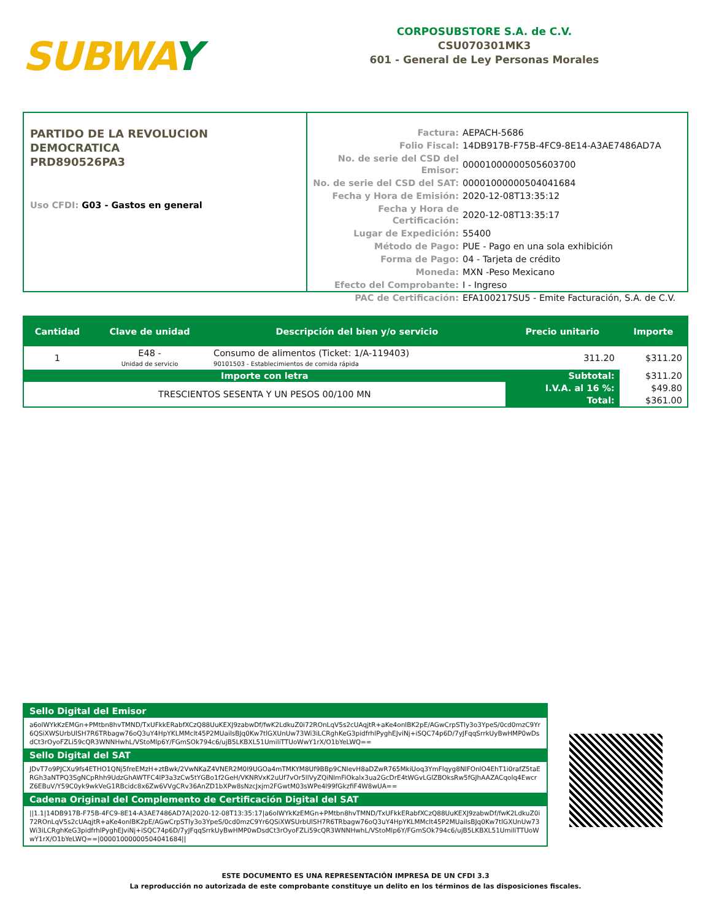SUBWAY
CORPOSUBSTORE S.A. de C.V.
CSU070301MK3
601 - General de Ley Personas Morales
PARTIDO DE LA REVOLUCION
DEMOCRATICA
PRD890526PA3
Uso CFDI: G03 - Gastos en general
| Factura: | AEPACH-5686 |
| Folio Fiscal: | 14DB917B-F75B-4FC9-8E14-A3AE7486AD7A |
| No. de serie del CSD del Emisor: | 00001000000505603700 |
| No. de serie del CSD del SAT: | 00001000000504041684 |
| Fecha y Hora de Emisión: | 2020-12-08T13:35:12 |
| Fecha y Hora de Certificación: | 2020-12-08T13:35:17 |
| Lugar de Expedición: | 55400 |
| Método de Pago: | PUE - Pago en una sola exhibición |
| Forma de Pago: | 04 - Tarjeta de crédito |
| Moneda: | MXN -Peso Mexicano |
| Efecto del Comprobante: | I - Ingreso |
| PAC de Certificación: | EFA100217SU5 - Emite Facturación, S.A. de C.V. |
| Cantidad | Clave de unidad | Descripción del bien y/o servicio | Precio unitario | Importe |
| --- | --- | --- | --- | --- |
| 1 | E48 - Unidad de servicio | Consumo de alimentos (Ticket: 1/A-119403) 90101503 - Establecimientos de comida rápida | 311.20 | $311.20 |
| Importe con letra | | | Subtotal: | $311.20 |
| TRESCIENTOS SESENTA Y UN PESOS 00/100 MN | | | I.V.A. al 16 %: | $49.80 |
| | | | Total: | $361.00 |
Sello Digital del Emisor
a6olWYkKzEMGn+PMtbn8hvTMND/TxUFkkERabfXCzQ88UuKEXJ9zabwDf/fwK2LdkuZ0i72ROnLqV5s2cUAqjtR+aKe4onlBK2pE/AGwCrpSTly3o3YpeS/0cd0mzC9Yr6QSiXWSUrbUlSH7R6TRbagw76oQ3uY4HpYKLMMclt45P2MUailsBJq0Kw7tlGXUnUw73Wi3iLCRghKeG3pidfrhlPyghEJviNj+iSQC74p6D/7yJFqqSrrkUyBwHMP0wDsdCt3rOyoFZLi59cQR3WNNHwhL/VStoMlp6Y/FGmSOk794c6/ujB5LKBXL51UmiliTTUoWwY1rX/O1bYeLWQ==
Sello Digital del SAT
JDvT7o9PJCXu9fs4ETHO1QNj5freEMzH+ztBwk/2VwNKaZ4VNER2M0I9UGOa4mTMKYM8Uf9BBp9CNIevH8aDZwR765MkiUoq3YmFlqyg8NlFOnlO4EhT1i0rafZ5taERGh3aNTPQ3SgNCpRhh9UdzGhAWTFC4IP3a3zCw5tYGBo1f2GeH/VKNRVxK2uUf7vOr5llVyZQiNImFiOkalx3ua2GcDrE4tWGvLGlZBOksRw5fGJhAAZACqolq4EwcrZ6EBuV/Y59C0yk9wkVeG1RBcidc8x6Zw6VVgCRv36AnZD1bXPw8sNzcJxjm2FGwtM03sWPe4l99fGkzfiF4W8wUA==
Cadena Original del Complemento de Certificación Digital del SAT
||1.1|14DB917B-F75B-4FC9-8E14-A3AE7486AD7A|2020-12-08T13:35:17|a6olWYkKzEMGn+PMtbn8hvTMND/TxUFkkERabfXCzQ88UuKEXJ9zabwDf/fwK2LdkuZ0i72ROnLqV5s2cUAqjtR+aKe4onlBK2pE/AGwCrpSTly3o3YpeS/0cd0mzC9Yr6QSiXWSUrbUlSH7R6TRbagw76oQ3uY4HpYKLMMclt45P2MUailsBJq0Kw7tlGXUnUw73Wi3iLCRghKeG3pidfrhlPyghEJviNj+iSQC74p6D/7yJFqqSrrkUyBwHMP0wDsdCt3rOyoFZLi59cQR3WNNHwhL/VStoMlp6Y/FGmSOk794c6/ujB5LKBXL51UmiliTTUoWwY1rX/O1bYeLWQ==|00001000000504041684||
ESTE DOCUMENTO ES UNA REPRESENTACIÓN IMPRESA DE UN CFDI 3.3
La reproducción no autorizada de este comprobante constituye un delito en los términos de las disposiciones fiscales.